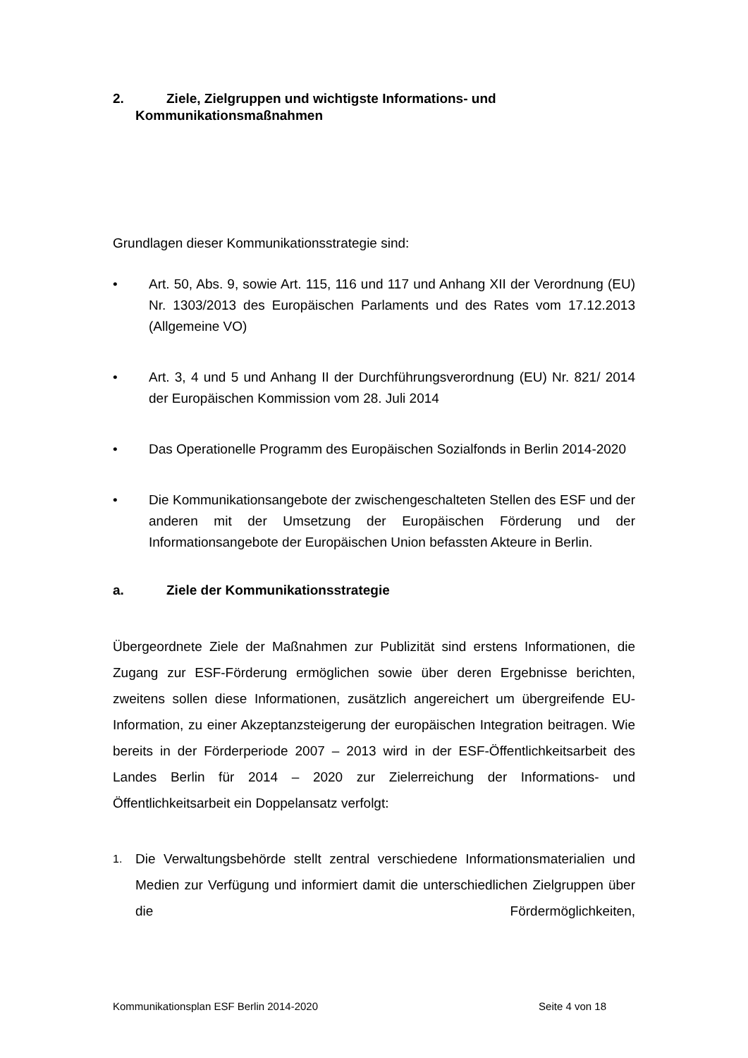2. Ziele, Zielgruppen und wichtigste Informations- und
Kommunikationsmaßnahmen
Grundlagen dieser Kommunikationsstrategie sind:
• Art. 50, Abs. 9, sowie Art. 115, 116 und 117 und Anhang XII der Verordnung (EU) Nr. 1303/2013 des Europäischen Parlaments und des Rates vom 17.12.2013 (Allgemeine VO)
• Art. 3, 4 und 5 und Anhang II der Durchführungsverordnung (EU) Nr. 821/ 2014 der Europäischen Kommission vom 28. Juli 2014
• Das Operationelle Programm des Europäischen Sozialfonds in Berlin 2014-2020
• Die Kommunikationsangebote der zwischengeschalteten Stellen des ESF und der anderen mit der Umsetzung der Europäischen Förderung und der Informationsangebote der Europäischen Union befassten Akteure in Berlin.
a. Ziele der Kommunikationsstrategie
Übergeordnete Ziele der Maßnahmen zur Publizität sind erstens Informationen, die Zugang zur ESF-Förderung ermöglichen sowie über deren Ergebnisse berichten, zweitens sollen diese Informationen, zusätzlich angereichert um übergreifende EU-Information, zu einer Akzeptanzsteigerung der europäischen Integration beitragen. Wie bereits in der Förderperiode 2007 – 2013 wird in der ESF-Öffentlichkeitsarbeit des Landes Berlin für 2014 – 2020 zur Zielerreichung der Informations- und Öffentlichkeitsarbeit ein Doppelansatz verfolgt:
1.
Die Verwaltungsbehörde stellt zentral verschiedene Informationsmaterialien und Medien zur Verfügung und informiert damit die unterschiedlichen Zielgruppen über die Fördermöglichkeiten,
Kommunikationsplan ESF Berlin 2014-2020 Seite 4 von 18